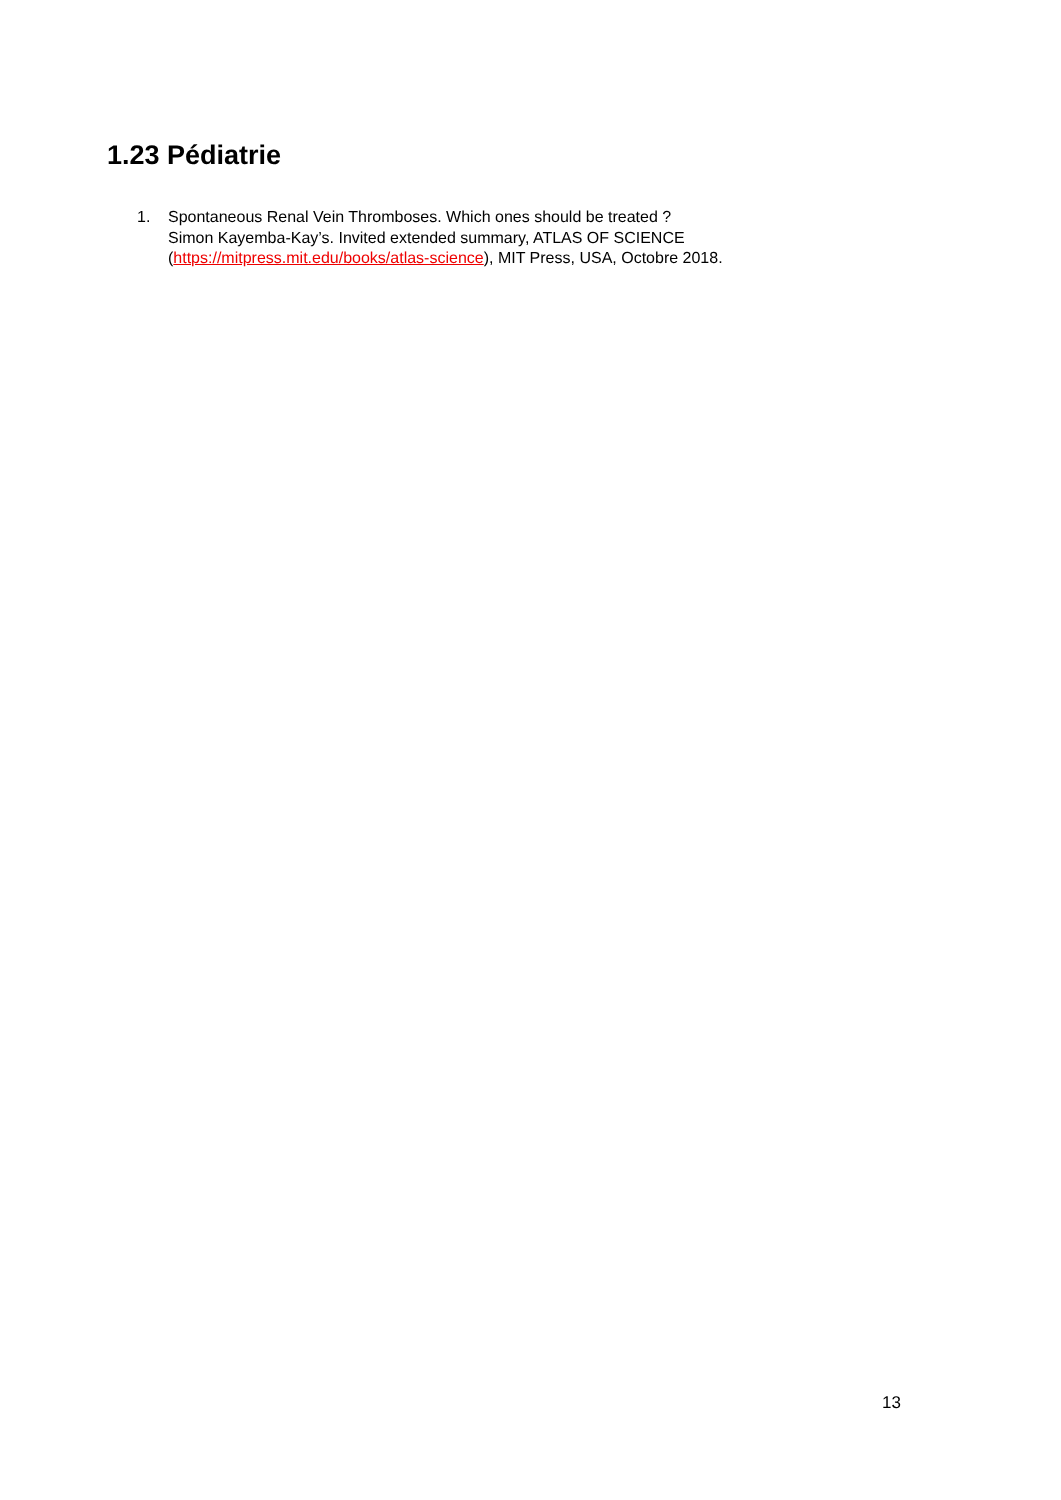1.23 Pédiatrie
1. Spontaneous Renal Vein Thromboses. Which ones should be treated ?
Simon Kayemba-Kay’s. Invited extended summary, ATLAS OF SCIENCE
(https://mitpress.mit.edu/books/atlas-science), MIT Press, USA, Octobre 2018.
13